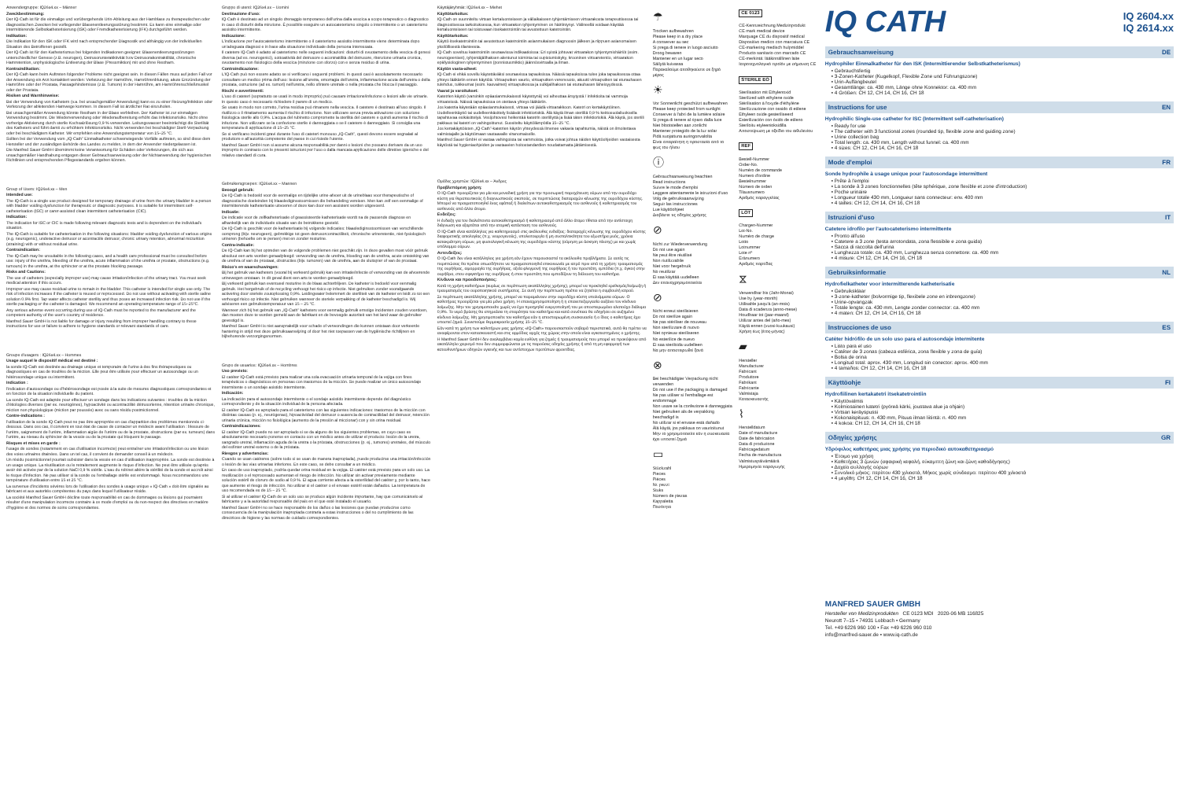Anwendergruppe: IQ26x4.xx – Männer
Zweckbestimmung:
Der IQ-Cath ist für die einmalige und vorübergehende Urin-Ableitung aus der Harnblase zu therapeutischen oder diagnostischen Zwecken bei vorliegender Blasenentleerungsstörung bestimmt. Es kann eine einmalige oder intermittierende Selbstkatheterisierung (ISK) oder Fremdkatheterisierung (IFK) durchgeführt werden.
Indikation:
Die Indikation für den ISK oder IFK wird nach entsprechender Diagnostik und abhängig von der individuellen Situation des Betroffenen gestellt.
Der IQ-Cath ist für den Katheterismus bei folgenden Indikationen geeignet: Blasenentleerungsstörungen unterschiedlicher Genese (z.B. neurogen), Detrusorunterakktivität bzw Detrusorakontraktilität, chronische Harnretention, unphysiologische Entleerung der Blase (Pressmiktion) mit und ohne Restharn.
Kontraindikation:
Der IQ-Cath kann beim Auftreten folgender Probleme nicht geeignet sein. In diesen Fällen muss auf jeden Fall vor der Anwendung ein Arzt kontaktiert werden: Verletzung der Harnröhre, Harnröhrenblutung, akute Entzündung der Harnröhre oder der Prostata, Passagehindernisse (z.B. Tumore) in der Harnröhre, am Harnröhrenschließmuskel oder der Prostata.
Risiken und Warnhinweise:
Bei der Verwendung von Kathetern (v.a. bei unsachgemäßer Anwendung) kann es zu einer Reizung/Infektion oder Verletzung der ableitenden Harnwege kommen. In diesem Fall ist ärztlicher Rat einzuholen.
Bei unsachgemäßer Anwendung könnte Restharn in der Blase verbleiben. Der Katheter ist zur einmaligen Verwendung bestimmt. Die Wiederverwendung oder Wiederaufbereitung erhöht das Infektionsrisiko. Nicht ohne vorherige Aktivierung durch sterile Kochsalzlösung 0,9 % verwenden. Leitungswasser beeinträchtigt die Sterilität des Katheters und führt damit zu erhöhtem Infektionsrisiko. Nicht verwenden bei beschädigter Steril-Verpackung oder bei beschädigtem Katheter. Wir empfehlen eine Anwendungstemperatur von 15–25 °C.
Sollten bei der Verwendung vom „IQ-Cath" Einmalkatheter schwerwiegende Vorfälle auftreten, so sind diese dem Hersteller und der zuständigen Behörde des Landes zu melden, in dem der Anwender niedergelassen ist.
Die Manfred Sauer GmbH übernimmt keine Verantwortung für Schäden oder Verletzungen, die sich aus unsachgemäßer Handhabung entgegen dieser Gebrauchsanweisung oder der Nichtanwendung der hygienischen Richtlinien und entsprechenden Pflegestandards ergeben können.
Group of Users: IQ26x4.xx – Men
Intended use:
The IQ-Cath is a single use product designed for temporary drainage of urine from the urinary bladder in a person with bladder voiding dysfunction for therapeutic or diagnostic purposes. It is suitable for intermittent self-catheterisation (ISC) or carer-assisted clean intermittent catheterisation (CIC).
Indication:
The indication for ISC or CIC is made following relevant diagnostic tests and is dependent on the individual's situation.
The IQ-Cath is suitable for catheterisation in the following situations: bladder voiding dysfunction of various origins (e.g. neurogenic), underactive detrusor or acontractile detrusor, chronic urinary retention, abnormal micturition (straining) with or without residual urine.
Contraindication:
The IQ-Cath may be unsuitable in the following cases, and a health care professional must be consulted before use: injury of the urethra, bleeding of the urethra, acute inflammation of the urethra or prostate, obstructions (e.g. tumours) in the urethra, at the sphincter or at the prostate blocking passage.
Risks and Cautions:
The use of catheters (especially improper use) may cause irritation/infection of the urinary tract. You must seek medical attention if this occurs.
Improper use may cause residual urine to remain in the bladder. This catheter is intended for single use only. The risk of infection increases if the catheter is reused or reprocessed. Do not use without activating with sterile saline solution 0.9% first. Tap water affects catheter sterility and thus poses an increased infection risk. Do not use if the sterile packaging or the catheter is damaged. We recommend an operating temperature range of 15–25°C.
Any serious adverse event occurring during use of IQ-Cath must be reported to the manufacturer and the competent authority of the user's country of residence.
Manfred Sauer GmbH is not liable for damage or injury resulting from improper handling contrary to these instructions for use or failure to adhere to hygiene standards or relevant standards of care.
Groupe d'usagers : IQ26x4.xx – Hommes
Usage auquel le dispositif médical est destiné :
la sonde IQ-Cath est destinée au drainage unique et temporaire de l'urine à des fins thérapeutiques ou diagnostiques en cas de troubles de la miction. Elle peut être utilisée pour effectuer un autosondage ou un hétérosondage unique ou intermittent.
Indication :
l'indication d'autosondage ou d'hétérosondage est posée à la suite de mesures diagnostiques correspondantes et en fonction de la situation individuelle du patient.
La sonde IQ-Cath est adaptée pour effectuer un sondage dans les indications suivantes : troubles de la miction d'étiologies diverses (par ex. neurogènes), hypoactivité ou acontractilité détrusorienne, rétention urinaire chronique, miction non physiologique (miction par poussée) avec ou sans résidu postmictionnel.
Contre-indications :
l'utilisation de la sonde IQ-Cath peut ne pas être appropriée en cas d'apparition des problèmes mentionnés ci-dessous. Dans ces cas, il convient en tout état de cause de contacter un médecin avant l'utilisation : blessure de l'urètre, saignement de l'urètre, inflammation aigüe de l'urètre ou de la prostate, obstructions (par ex. tumeurs) dans l'urètre, au niveau du sphincter de la vessie ou de la prostate qui bloquent le passage.
Risques et mises en garde :
l'usage de sondes (notamment en cas d'utilisation incorrecte) peut entraîner une irritation/infection ou une lésion des voies urinaires drainées. Dans un tel cas, il convient de demander conseil à un médecin.
Un résidu postmictionnel pourrait subsister dans la vessie en cas d'utilisation inappropriée. La sonde est destinée à un usage unique. La réutilisation ou le retraitement augmente le risque d'infection. Ne peut être utilisée qu'après avoir été activée par de la solution NaCl 0,9 % stérile. L'eau du robinet altère la stérilité de la sonde et accroît ainsi le risque d'infection. Ne pas utiliser si la sonde ou l'emballage stérile est endommagé. Nous recommandons une température d'utilisation entre 15 et 25 °C.
La survenue d'incidents sévères lors de l'utilisation des sondes à usage unique « IQ-Cath » doit être signalée au fabricant et aux autorités compétentes du pays dans lequel l'utilisateur réside.
La société Manfred Sauer GmbH décline toute responsabilité en cas de dommages ou lésions qui pourraient résulter d'une manipulation incorrecte contraire à ce mode d'emploi ou du non-respect des directives en matière d'hygiène et des normes de soins correspondantes.
Gruppo di utenti: IQ26x4.xx – Uomini
Destinazione d'uso:
IQ-Cath è destinato ad un singolo drenaggio temporaneo dell'urina dalla vescica a scopo terapeutico o diagnostico in caso di disturbi della minzione. È possibile eseguire un autocateterismo singolo o intermittente o un cateterismo assistito intermittente.
Indicazione:
L'indicazione per l'autocateterismo intermittente o il cateterismo assistito intermittente viene determinata dopo un'adeguata diagnosi e in base alla situazione individuale della persona interessata.
Il catetere IQ-Cath è adatto al cateterismo nelle seguenti indicazioni: disturbi di svuotamento della vescica di genesi diversa (ad es. neurogenici), sottoattività del detrusore o acontrattilità del detrusore, ritenzione urinaria cronica, svuotamento non fisiologico della vescica (minzione con sforzo) con e senza residuo di urina.
Controindicazione:
L'IQ-Cath può non essere adatto se si verificano i seguenti problemi. In questi casi è assolutamente necessario consultare un medico prima dell'uso: lesione all'uretra, emorragia dell'uretra, infiammazione acuta dell'uretra o della prostata, ostruzione (ad es. tumori) nell'uretra, nello sfintere uretrale o nella prostata che blocca il passaggio.
Rischi e avvertimenti:
L'uso di cateteri (soprattutto se usati in modo improprio) può causare irritazione/infezione o lesioni alle vie urinarie. In questo caso è necessario richiedere il parere di un medico.
Se usato in modo non corretto, l'urina residua può rimanere nella vescica. Il catetere è destinato all'uso singolo. Il riutilizzo o il ritrattamento aumenta il rischio di infezione. Non utilizzare senza previa attivazione con soluzione fisiologica sterile allo 0,9%. L'acqua del rubinetto compromette la sterilità del catetere e quindi aumenta il rischio di infezione. Non utilizzare se la confezione sterile è danneggiata o se il catetere è danneggiato. Si consiglia una temperatura di applicazione di 15–25 °C.
Se si verificano incidenti gravi durante l'uso di cateteri monouso „IQ-Cath", questi devono essere segnalati al produttore e all'autorità competente del paese in cui risiede l'utente.
Manfred Sauer GmbH non si assume alcuna responsabilità per danni o lesioni che possano derivare da un uso improprio in contrasto con le presenti istruzioni per l'uso o dalla mancata applicazione delle direttive igieniche e del relativo standard di cura.
Gebruikersgroepen: IQ26x4.xx – Mannen
Beoogd gebruik:
De IQ-Cath is bedoeld voor de eenmalige en tijdelijke urine-afvoer uit de urineblaas voor therapeutische of diagnostische doeleinden bij blaaslediginsstoornissen die behandeling vereisen. Men kan zelf een eenmalige of intermitterende katheterisatie uitvoeren of deze kan door een assistent worden uitgevoerd.
Indicatie:
De indicatie voor de zelfkatheterisatie of geassisteerde katheterisatie wordt na de passende diagnose en afhankelijk van de individuele situatie van de betrokkene gesteld.
De IQ-Cath is geschikt voor de katheterisatie bij volgende indicaties: blaaslediginsstoornissen van verschillende oorsprong (bijv. neurogeen), gebrekkige tot geen detrusorcontractiliteit, chronische urineretentie, niet-fysiologisch urineren (behoefte om te persen) met en zonder resturine.
Contra-indicatie:
De IQ-Cath kan bij het optreden van de volgende problemen niet geschikt zijn. In deze gevallen moet vóór gebruik absoluut een arts worden geraadpleegd: verwonding van de urethra, bloeding van de urethra, acute ontsteking van de urethra of van de prostaat, obstructies (bijv. tumoren) van de urethra, aan de sluitspier of van de prostaat.
Risico's en waarschuwingen:
Bij het gebruik van katheters (vooral bij verkeerd gebruik) kan een irritatie/infectie of verwonding van de afvoerende urinewegen ontstaan. In dit geval dient een arts te worden geraadpleegd.
Bij verkeerd gebruik kan eventueel resturine in de blaas achterblijven. De katheter is bedoeld voor eenmalig gebruik. Het hergebruik of de recycling verhoogt het risico op infectie. Niet gebruiken zonder voorafgaande activering door steriele zoutoplossing 0,9%. Leidingwater belemmert de steriliteit van de katheter en leidt zo tot een verhoogd risico op infectie. Niet gebruiken wanneer de steriele verpakking of de katheter beschadigd is. Wij adviseren een gebruikstemperatuur van 15 – 25 °C.
Wanneer zich bij het gebruik van „IQ-Cath" katheters voor eenmalig gebruik ernstige incidenten zouden voordoen, dan moeten deze te worden gemeld aan de fabrikant en de bevoegde autoriteit van het land waar de gebruiker gevestigd is.
Manfred Sauer GmbH is niet aansprakelijk voor schade of verwondingen die kunnen ontstaan door verkeerde hantering in strijd met deze gebruiksaanwijzing of door het niet toepassen van de hygiënische richtlijnen en bijbehorende verzorgingsnormen.
Grupo de usuarios: IQ26x4.xx – Hombres
Uso previsto:
El catéter IQ-Cath está previsto para realizar una sola evacuación urinaria temporal de la vejiga con fines terapéuticos o diagnósticos en personas con trastornos de la micción. Se puede realizar un único autosondaje intermitente o un sondaje asistido intermitente.
Indicación:
La indicación para el autosondaje intermitente o el sondaje asistido intermitente depende del diagnóstico correspondiente y de la situación individual de la persona afectada.
El catéter IQ-Cath es apropiado para el cateterismo con las siguientes indicaciones: trastornos de la micción con distintas causas (p. ej., neurógenas), hipoactividad del detrusor o ausencia de contractilidad del detrusor, retención urinaria crónica, micción no fisiológica (aumento de la presión al miccionar) con y sin orina residual.
Contraindicaciones:
El catéter IQ-Cath puede no ser apropiado si se da alguno de los siguientes problemas, en cuyo caso es absolutamente necesario ponerse en contacto con un médico antes de utilizar el producto: lesión de la uretra, sangrado uretral, inflamación aguda de la uretra o la próstata, obstrucciones (p. ej., tumores) uretrales, del músculo del esfínter uretral externo o de la próstata.
Riesgos y advertencias:
Cuando se usan catéteres (sobre todo si se usan de manera inapropiada), puede producirse una irritación/infección o lesión de las vías urinarias inferiores. En este caso, se debe consultar a un médico.
En caso de uso inapropiado, podría quedar orina residual en la vejiga. El catéter está previsto para un solo uso. La reutilización o el reprocesado aumentan el riesgo de infección. No utilizar sin activar previamente mediante solución estéril de cloruro de sodio al 0,9 %. El agua corriente afecta a la esterilidad del catéter y, por lo tanto, hace que aumente el riesgo de infección. No utilizar si el catéter o el envase estéril están dañados. La temperatura de uso recomendada es de 15 – 25 °C.
Si al utilizar el catéter IQ-Cath de un solo uso se produce algún incidente importante, hay que comunicárselo al fabricante y a la autoridad responsable del país en el que esté instalado el usuario.
Manfred Sauer GmbH no se hace responsable de los daños o las lesiones que puedan producirse como consecuencia de la manipulación inapropiada contraria a estas instrucciones o del no cumplimiento de las directrices de higiene y las normas de cuidado correspondientes.
Käyttäjäryhmät: IQ26x4.xx – Miehet
Käyttötarkoitus:
IQ-Cath on suunniteltu virtsan kertaluonteiseen ja väliaikaiseen tyhjentämiseen virtsarakosta terapeuttisessa tai diagnostisessa tarkoituksessa, kun virtsarakon tyhjentyminen on häiriintynyt. Välineellä voidaan käyttää kertaluonteiseen tai toistuvaan itsekatetrointiin tai avustettuun katetrointiin.
Käyttötarkoitus:
Käyttö itsekatetrointiin tai avustettuun katetrointiin asianmukaisen diagnoosin jälkeen ja riippuen asianomaisen yksilöllisestä tilanteesta.
IQ-Cath soveltuu katetrointiin seuraavissa indikaatioissa: Eri syistä johtuvat virtsarakon tyhjentymishäiriöt (esim. neurogeeniset), tyhjentäjälihaksen alentunut toiminta tai supistumiskyky, krooninen virtsaretentio, virtsarakon epäfysiologinen tyhjentyminen (ponnistusmiktio) jäännösvirtsalla ja ilman.
Käytön vasta-aiheet:
IQ-Cath ei ehkä sovellu käytettäväksi seuraavissa tapauksissa. Näissä tapauksissa tulee joka tapauksessa ottaa yhteys lääkäriin ennen käyttöä: Virtsaputken vaurio, virtsaputken verenvuoto, akuutti virtsaputken tai eturauhasen tulehdus, tukkeumat (esim. kasvaimet) virtsaputkessa ja sulkijalihaksen tai eturauhasen läheisyydessä.
Vaarat ja varoitukset:
Katetrien käyttö (varsinkin epäasianmukaisesti käytettynä) voi aiheuttaa ärsytystä / infektioita tai vammoja virtsateissä. Näissä tapauksissa on otettava yhteys lääkäriin.
Jos katetria käytetään epäasianmukaisesti, virtsaa voi jäädä virtsarakkoon. Katetri on kertakäyttöinen. Uudelleenkäyttö tai uudelleenkäsittely lisäävät infektioriskiä. Älä käytä ilman steriiliä 0,9 % keittosuolaliuoksella tapahtuvaa esikäsittelyä. Vesijohtovesi heikentää katetrin steriiliyttä ja lisää täten infektioriskiä. Älä käytä, jos steriili pakkaus tai katetri on vahingoittunut. Suositeltu käyttölämpötila 15–25 °C.
Jos kertakäyttöisten „IQ-Cath"-katetrien käytön yhteydessä ilmenee vakavia tapahtumia, näistä on ilmoitettava valmistajalle ja käyttömaan vastaavalle viranomaiselle.
Manfred Sauer GmbH ei vastaa vahingoista tai vammoista, jotka voivat johtua näiden käyttöohjeiden vastaisesta käytöstä tai hygieniaohjeiden ja vastaavien hoitostandardien noudattamatta jättämisestä.
Ομάδες χρηστών: IQ26x4.xx – Άνδρες
Προβλεπόμενη χρήση:
Ο IQ-Cath προορίζεται για μία και μοναδική χρήση για την προσωρινή παροχέτευση ούρων από την ουροδόχο κύστη για θεραπευτικούς ή διαγνωστικούς σκοπούς, σε περιπτώσεις διαταραχών κένωσης της ουροδόχου κύστης. Μπορεί να πραγματοποιηθεί ένας εφάπαξ ή διαλείπων αυτοκαθετηριασμός του ασθενούς ή καθετηριασμός του ασθενούς από άλλο άτομο.
Ενδείξεις:
Η ένδειξη για τον διαλείποντα αυτοκαθετηριασμό ή καθετηριασμό από άλλο άτομο τίθεται από την αντίστοιχη διάγνωση και εξαρτάται από την ατομική κατάσταση του ασθενούς.
Ο IQ-Cath είναι κατάλληλος για καθετηριασμό στις ακόλουθες ενδείξεις: διαταραχές κένωσης της ουροδόχου κύστης διαφορετικής αιτιολογίας (π.χ. νευρογενούς), υπολειτουργία ή μη συσταλτικότητα του εξωστήρα μυός, χρόνια κατακράτηση ούρων, μη φυσιολογική κένωση της ουροδόχου κύστης (ούρηση με άσκηση πίεσης) με και χωρίς υπόλειμμα ούρων.
Αντενδείξεις:
Ο IQ-Cath δεν είναι κατάλληλος για χρήση εάν έχουν παρουσιαστεί τα ακόλουθα προβλήματα. Σε αυτές τις περιπτώσεις θα πρέπει οπωσδήποτε να πραγματοποιηθεί επικοινωνία με ιατρό πριν από τη χρήση: τραυματισμός της ουρήθρας, αιμορραγία της ουρήθρας, οξεία φλεγμονή της ουρήθρας ή του προστάτη, εμπόδια (π.χ. όγκοι) στην ουρήθρα, στον σφιγκτήρα της ουρήθρας ή στον προστάτη που εμποδίζουν τη διέλευση του καθετήρα.
Κίνδυνοι και προειδοποιήσεις:
Κατά τη χρήση καθετήρων (κυρίως σε περίπτωση ακατάλληλης χρήσης), μπορεί να προκληθεί ερεθισμός/λοίμωξη ή τραυματισμός του ουροποιητικού συστήματος. Σε αυτή την περίπτωση πρέπει να ζητείται η συμβουλή ιατρού.
Σε περίπτωση ακατάλληλης χρήσης, μπορεί να παραμείνουν στην ουροδόχο κύστη υπολείμματα ούρων. Ο καθετήρας προορίζεται για μία μόνο χρήση. Η επαναχρησιμοποίηση ή η επανεπεξεργασία αυξάνει τον κίνδυνο λοίμωξης. Μην τον χρησιμοποιείτε χωρίς να έχει προηγηθεί ενεργοποίησή του με αποστειρωμένο αλατούχο διάλυμα 0,9%. Το νερό βρύσης θα επηρεάσει τη στειρότητα του καθετήρα και κατά συνέπεια θα οδηγήσει σε αυξημένο κίνδυνο λοίμωξης. Μη χρησιμοποιείτε τον καθετήρα εάν η αποστειρωμένη συσκευασία ή ο ίδιος ο καθετήρας έχει υποστεί ζημιά. Συνιστούμε θερμοκρασία χρήσης 15–25 °C.
Εάν κατά τη χρήση των καθετήρων μιας χρήσης «IQ-Cath» παρουσιαστούν σοβαρά περιστατικά, αυτά θα πρέπει να αναφέρονται στον κατασκευαστή και στις αρμόδιες αρχές της χώρας στην οποία είναι εγκατεστημένος ο χρήστης.
Η Manfred Sauer GmbH δεν αναλαμβάνει καμία ευθύνη για ζημιές ή τραυματισμούς που μπορεί να προκύψουν από ακατάλληλο χειρισμό που δεν συμμορφώνεται με τις παρούσες οδηγίες χρήσης ή από τη μη εφαρμογή των κατευθυντήριων οδηγιών υγιεινής και των αντίστοιχων προτύπων φροντίδας.
☂
Trocken aufbewahren
Please keep in a dry place
A conserver au sec
Si prega di tenere in luogo asciutto
Droog bewaren
Mantener en un lugar seco
Säilytä kuivassa
Παρακαλούμε αποθηκεύστε σε ξηρό μέρος
☀
Vor Sonnenlicht geschützt aufbewahren
Please keep protected from sunlight
Conserver à l'abri de la lumière solaire
Si prega di tenere al riparo dalla luce
Niet blootstellen aan zonlicht
Mantener protegido de la luz solar
Pidä suojattuna auringonvalolta
Είναι απαραίτητη η προστασία από το φως του ήλιου
ⓘ
Gebrauchsanweisung beachten
Read instructions
Suivre le mode d'emploi
Leggere attentamente le istruzioni d'uso
Volg de gebruiksaanwijzing
Seguir las instrucciones
Lue käyttöohjeet
Διαβάστε τις οδηγίες χρήσης
⊘
Nicht zur Wiederverwendung
Do not use again
Ne peut être réutilisé
Non riutilizzabile
Niet voor hergebruik
No reutilizar
Ei saa käyttää uudelleen
Δεν επαναχρησιμοποιείται
⊘
Nicht erneut sterilisieren
Do not sterilize again
Ne pas stériliser de nouveau
Non sterilizzare di nuovo
Niet opnieuw steriliseren
No esterilice de nuevo
Ei saa steriloida uudelleen
Να μην αποστειρωθεί ξανά
⊗
Bei beschädigter Verpackung nicht verwenden
Do not use if the packaging is damaged
Ne pas utiliser si l'emballage est endommagé
Non usare se la confezione è danneggiata
Niet gebruiken als de verpakking beschadigd is
No utilizar si el envase está dañado
Älä käytä, jos pakkaus on vaurioitunut
Μην το χρησιμοποιείτε εάν η συσκευασία έχει υποστεί ζημιά
▭
Stückzahl
Pieces
Pièces
Nr. pezzi
Stuks
Número de piezas
Kappaletta
Ποσότητα
CE 0123
CE-Kennzeichnung Medizinprodukt
CE mark medical device
Marquage CE du dispositif médical
Dispositivo medico con marcatura CE
CE-markering medisch hulpmiddel
Producto sanitario con marcado CE
CE-merkintä: lääkinnällinen laite
Ιατροτεχνολογικό προϊόν με σήμανση CE
STERILE EO
Sterilisation mit Ethylenoxid
Sterilized with ethylene oxide
Stérilisation à l'oxyde d'éthylène
Sterilizzazione con ossido di etilene
Ethyleen oxide gesteriliseerd
Esterilización con óxido de etileno
Steriloitu etyleenioksidilla
Αποστείρωση με οξείδιο του αιθυλενίου
REF
Bestell-Nummer
Order-No.
Numéro de commande
Numero d'ordine
Bestelnummer
Número de orden
Tilausnumero
Αριθμός παραγγελίας
LOT
Chargen-Nummer
Lot-No.
Numéro de charge
Lotto
Lotnummer
Lote nº
Eränumero
Αριθμός παρτίδας
⧖
Verwendbar bis (Jahr-Monat)
Use by (year-month)
Utilisable jusqu'à (an-mois)
Data di scadenza (anno-mese)
Houdbaar tot (jaar-maand)
Utilizar antes del (año-mes)
Käytä ennen (vuosi-kuukausi)
Χρήση έως (έτος-μήνας)
▰
Hersteller
Manufacturer
Fabricant
Produttore
Fabrikant
Fabricante
Valmistaja
Κατασκευαστής
⌇
Herstelldatum
Date of manufacture
Date de fabrication
Data di produzione
Fabricagedatum
Fecha de manufactura
Valmistuspäivämäärä
Ημερομηνία παραγωγής
IQ CATH
IQ 2604.xx
IQ 2614.xx
Gebrauchsanweisung DE
Hydrophiler Einmalkatheter für den ISK (Intermittierender Selbstkatheterismus)
• Gebrauchsfertig
• 3-Zonen-Katheter (Kugelkopf, Flexible Zone und Führungszone)
• Urin-Auffangbeutel
• Gesamtlänge: ca. 430 mm, Länge ohne Konnektor: ca. 400 mm
• 4 Größen: CH 12, CH 14, CH 16, CH 18
Instructions for use EN
Hydrophilic Single-use catheter for ISC (Intermittent self-catheterisation)
• Ready for use
• The catheter with 3 functional zones (rounded tip, flexible zone and guiding zone)
• Urine collection bag
• Total length: ca. 430 mm, Length without funnel: ca. 400 mm
• 4 sizes: CH 12, CH 14, CH 16, CH 18
Mode d'emploi FR
Sonde hydrophile à usage unique pour l'autosondage intermittent
• Prête à l'emploi
• La sonde à 3 zones fonctionnelles (tête sphérique, zone flexible et zone d'introduction)
• Poche urinaire
• Longueur totale 430 mm, Longueur sans connecteur: env. 400 mm
• 4 tailles: CH 12, CH 14, CH 16, CH 18
Istruzioni d'uso IT
Catetere idrofilo per l'autocateterismo intermittente
• Pronto all'uso
• Catetere a 3 zone (testa arrotondata, zona flessibile e zona guida)
• Sacca di raccolta dell'urina
• Lunghezza totale: ca. 430 mm, Lunghezza senza connettore: ca. 400 mm
• 4 misure: CH 12, CH 14, CH 16, CH 18
Gebruiksinformatie NL
Hydrofielkatheter voor intermitterende katheterisatie
• Gebruiksklaar
• 3-zone-katheter (bolvormige tip, flexibele zone en inbrengzone)
• Urine-opvangzak
• Totale lengte: ca. 430 mm, Lengte zonder connector: ca. 400 mm
• 4 maten: CH 12, CH 14, CH 16, CH 18
Instrucciones de uso ES
Catéter hidrófilo de un solo uso para el autosondaje intermitente
• Listo para el uso
• Catéter de 3 zonas (cabeza esférica, zona flexible y zona de guía)
• Bolsa de orina
• Longitud total: aprox. 430 mm, Longitud sin conector: aprox. 400 mm
• 4 tamaños: CH 12, CH 14, CH 16, CH 18
Käyttöohje FI
Hydrofiilinen kertakatetri itsekatetrointiin
• Käyttövalmis
• Kolmiosainen katetri (pyöreä kärki, joustava alue ja ohjain)
• Virtsan keräyspussi
• Kokonaispituus: n. 430 mm, Pituus ilman liitintä: n. 400 mm
• 4 kokoa: CH 12, CH 14, CH 16, CH 18
Οδηγίες χρήσης GR
Υδρόφιλος καθετήρας μιας χρήσης για περιοδικό αυτοκαθετηριασμό
• Έτοιμο για χρήση
• Καθετήρας 3 ζωνών (σφαιρική κεφαλή, εύκαμπτη ζώνη και ζώνη καθοδήγησης)
• Δοχείο συλλογής ούρων
• Συνολικό μήκος: περίπου 430 χιλιοστά, Μήκος χωρίς σύνδεσμο: περίπου 400 χιλιοστά
• 4 μεγέθη: CH 12, CH 14, CH 16, CH 18
MANFRED SAUER GMBH
Hersteller von Medizinprodukten CE 0123 MDI 2020-06 MB 116825
Neurott 7–15 • 74931 Lobbach • Germany
Tel. +49 6226 960 100 • Fax +49 6226 960 010
info@manfred-sauer.de • www.iq-cath.de